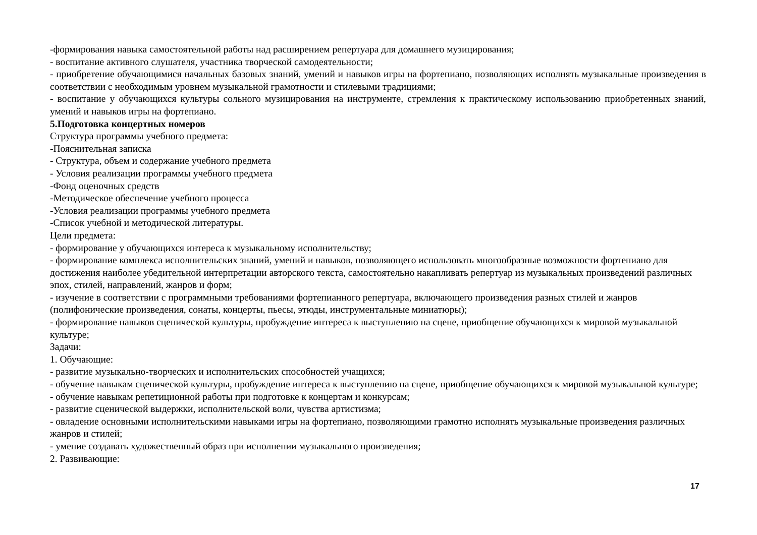-формирования навыка самостоятельной работы над расширением репертуара для домашнего музицирования;
- воспитание активного слушателя, участника творческой самодеятельности;
- приобретение обучающимися начальных базовых знаний, умений и навыков игры на фортепиано, позволяющих исполнять музыкальные произведения в соответствии с необходимым уровнем музыкальной грамотности и стилевыми традициями;
- воспитание у обучающихся культуры сольного музицирования на инструменте, стремления к практическому использованию приобретенных знаний, умений и навыков игры на фортепиано.
5.Подготовка концертных номеров
Структура программы учебного предмета:
-Пояснительная записка
- Структура, объем и содержание учебного предмета
- Условия реализации программы учебного предмета
-Фонд оценочных средств
-Методическое обеспечение учебного процесса
-Условия реализации программы учебного предмета
-Список учебной и методической литературы.
Цели предмета:
- формирование у обучающихся интереса к музыкальному исполнительству;
- формирование комплекса исполнительских знаний, умений и навыков, позволяющего использовать многообразные возможности фортепиано для достижения наиболее убедительной интерпретации авторского текста, самостоятельно накапливать репертуар из музыкальных произведений различных эпох, стилей, направлений, жанров и форм;
- изучение в соответствии с программными требованиями фортепианного репертуара, включающего произведения разных стилей и жанров (полифонические произведения, сонаты, концерты, пьесы, этюды, инструментальные миниатюры);
- формирование навыков сценической культуры, пробуждение интереса к выступлению на сцене, приобщение обучающихся к мировой музыкальной культуре;
Задачи:
1. Обучающие:
- развитие музыкально-творческих и исполнительских способностей учащихся;
- обучение навыкам сценической культуры, пробуждение интереса к выступлению на сцене, приобщение обучающихся к мировой музыкальной культуре;
- обучение навыкам репетиционной работы при подготовке к концертам и конкурсам;
- развитие сценической выдержки, исполнительской воли, чувства артистизма;
- овладение основными исполнительскими навыками игры на фортепиано, позволяющими грамотно исполнять музыкальные произведения различных жанров и стилей;
- умение создавать художественный образ при исполнении музыкального произведения;
2. Развивающие:
17